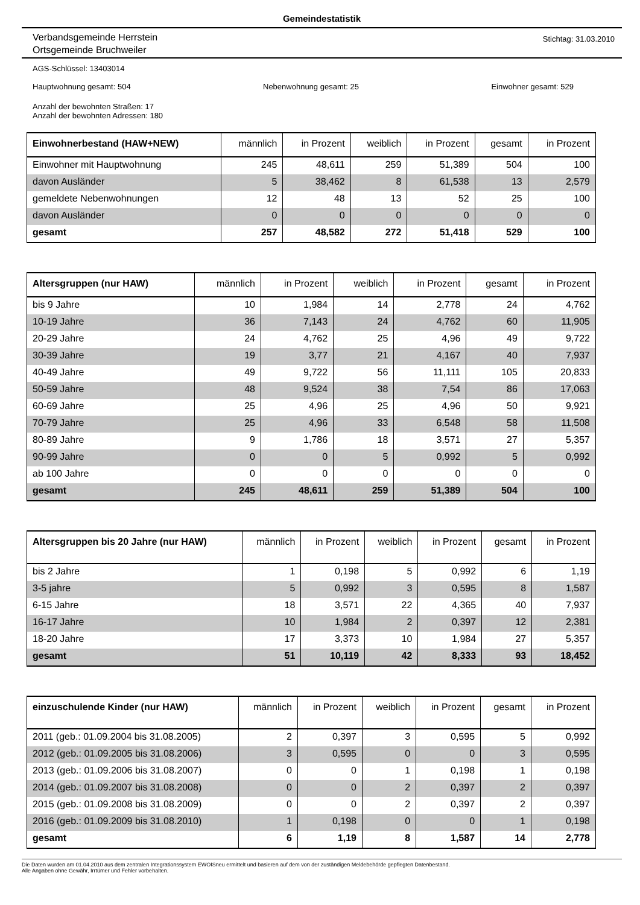Gemeindestatistik
Verbandsgemeinde Herrstein
Ortsgemeinde Bruchweiler
Stichtag: 31.03.2010
AGS-Schlüssel: 13403014
Hauptwohnung gesamt: 504 Nebenwohnung gesamt: 25 Einwohner gesamt: 529
Anzahl der bewohnten Straßen: 17
Anzahl der bewohnten Adressen: 180
| Einwohnerbestand (HAW+NEW) | männlich | in Prozent | weiblich | in Prozent | gesamt | in Prozent |
| --- | --- | --- | --- | --- | --- | --- |
| Einwohner mit Hauptwohnung | 245 | 48,611 | 259 | 51,389 | 504 | 100 |
| davon Ausländer | 5 | 38,462 | 8 | 61,538 | 13 | 2,579 |
| gemeldete Nebenwohnungen | 12 | 48 | 13 | 52 | 25 | 100 |
| davon Ausländer | 0 | 0 | 0 | 0 | 0 | 0 |
| gesamt | 257 | 48,582 | 272 | 51,418 | 529 | 100 |
| Altersgruppen (nur HAW) | männlich | in Prozent | weiblich | in Prozent | gesamt | in Prozent |
| --- | --- | --- | --- | --- | --- | --- |
| bis 9 Jahre | 10 | 1,984 | 14 | 2,778 | 24 | 4,762 |
| 10-19 Jahre | 36 | 7,143 | 24 | 4,762 | 60 | 11,905 |
| 20-29 Jahre | 24 | 4,762 | 25 | 4,96 | 49 | 9,722 |
| 30-39 Jahre | 19 | 3,77 | 21 | 4,167 | 40 | 7,937 |
| 40-49 Jahre | 49 | 9,722 | 56 | 11,111 | 105 | 20,833 |
| 50-59 Jahre | 48 | 9,524 | 38 | 7,54 | 86 | 17,063 |
| 60-69 Jahre | 25 | 4,96 | 25 | 4,96 | 50 | 9,921 |
| 70-79 Jahre | 25 | 4,96 | 33 | 6,548 | 58 | 11,508 |
| 80-89 Jahre | 9 | 1,786 | 18 | 3,571 | 27 | 5,357 |
| 90-99 Jahre | 0 | 0 | 5 | 0,992 | 5 | 0,992 |
| ab 100 Jahre | 0 | 0 | 0 | 0 | 0 | 0 |
| gesamt | 245 | 48,611 | 259 | 51,389 | 504 | 100 |
| Altersgruppen bis 20 Jahre (nur HAW) | männlich | in Prozent | weiblich | in Prozent | gesamt | in Prozent |
| --- | --- | --- | --- | --- | --- | --- |
| bis 2 Jahre | 1 | 0,198 | 5 | 0,992 | 6 | 1,19 |
| 3-5 jahre | 5 | 0,992 | 3 | 0,595 | 8 | 1,587 |
| 6-15 Jahre | 18 | 3,571 | 22 | 4,365 | 40 | 7,937 |
| 16-17 Jahre | 10 | 1,984 | 2 | 0,397 | 12 | 2,381 |
| 18-20 Jahre | 17 | 3,373 | 10 | 1,984 | 27 | 5,357 |
| gesamt | 51 | 10,119 | 42 | 8,333 | 93 | 18,452 |
| einzuschulende Kinder (nur HAW) | männlich | in Prozent | weiblich | in Prozent | gesamt | in Prozent |
| --- | --- | --- | --- | --- | --- | --- |
| 2011 (geb.: 01.09.2004 bis 31.08.2005) | 2 | 0,397 | 3 | 0,595 | 5 | 0,992 |
| 2012 (geb.: 01.09.2005 bis 31.08.2006) | 3 | 0,595 | 0 | 0 | 3 | 0,595 |
| 2013 (geb.: 01.09.2006 bis 31.08.2007) | 0 | 0 | 1 | 0,198 | 1 | 0,198 |
| 2014 (geb.: 01.09.2007 bis 31.08.2008) | 0 | 0 | 2 | 0,397 | 2 | 0,397 |
| 2015 (geb.: 01.09.2008 bis 31.08.2009) | 0 | 0 | 2 | 0,397 | 2 | 0,397 |
| 2016 (geb.: 01.09.2009 bis 31.08.2010) | 1 | 0,198 | 0 | 0 | 1 | 0,198 |
| gesamt | 6 | 1,19 | 8 | 1,587 | 14 | 2,778 |
Die Daten wurden am 01.04.2010 aus dem zentralen Integrationssystem EWOISneu ermittelt und basieren auf dem von der zuständigen Meldebehörde gepflegten Datenbestand.
Alle Angaben ohne Gewähr, Irrtümer und Fehler vorbehalten.